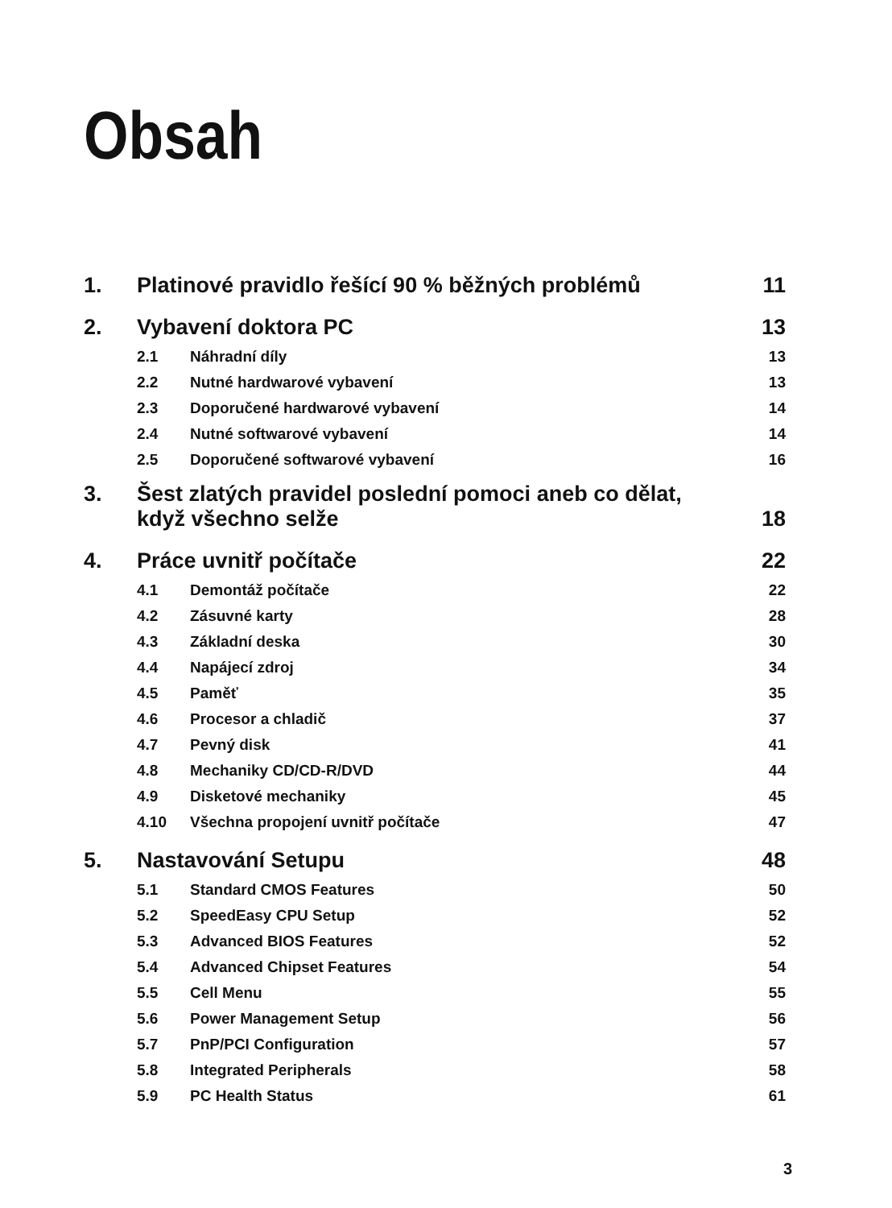Obsah
| 1. | Platinové pravidlo řešící 90 % běžných problémů | | 11 |
| 2. | Vybavení doktora PC | | 13 |
| | 2.1 | Náhradní díly | 13 |
| | 2.2 | Nutné hardwarové vybavení | 13 |
| | 2.3 | Doporučené hardwarové vybavení | 14 |
| | 2.4 | Nutné softwarové vybavení | 14 |
| | 2.5 | Doporučené softwarové vybavení | 16 |
| 3. | Šest zlatých pravidel poslední pomoci aneb co dělat, když všechno selže | | 18 |
| 4. | Práce uvnitř počítače | | 22 |
| | 4.1 | Demontáž počítače | 22 |
| | 4.2 | Zásuvné karty | 28 |
| | 4.3 | Základní deska | 30 |
| | 4.4 | Napájecí zdroj | 34 |
| | 4.5 | Paměť | 35 |
| | 4.6 | Procesor a chladič | 37 |
| | 4.7 | Pevný disk | 41 |
| | 4.8 | Mechaniky CD/CD-R/DVD | 44 |
| | 4.9 | Disketové mechaniky | 45 |
| | 4.10 | Všechna propojení uvnitř počítače | 47 |
| 5. | Nastavování Setupu | | 48 |
| | 5.1 | Standard CMOS Features | 50 |
| | 5.2 | SpeedEasy CPU Setup | 52 |
| | 5.3 | Advanced BIOS Features | 52 |
| | 5.4 | Advanced Chipset Features | 54 |
| | 5.5 | Cell Menu | 55 |
| | 5.6 | Power Management Setup | 56 |
| | 5.7 | PnP/PCI Configuration | 57 |
| | 5.8 | Integrated Peripherals | 58 |
| | 5.9 | PC Health Status | 61 |
3